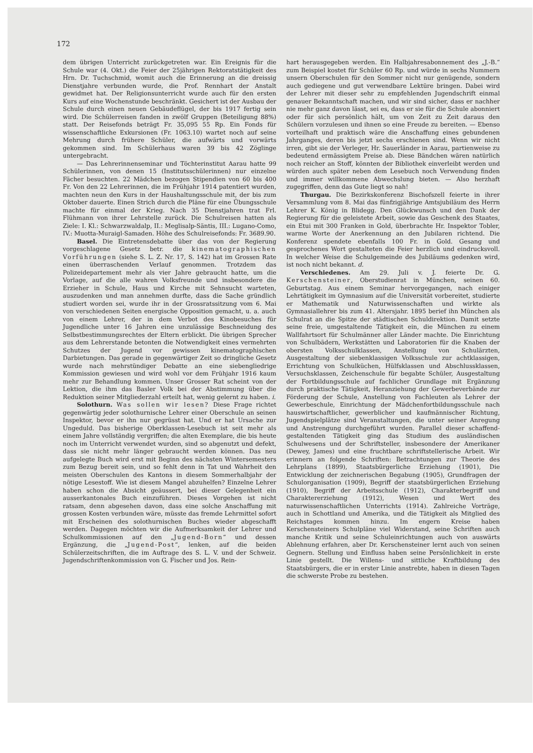172
dem übrigen Unterricht zurückgetreten war. Ein Ereignis für die Schule war (4. Okt.) die Feier der 25jährigen Rektoratstätigkeit des Hrn. Dr. Tuchschmid, womit auch die Erinnerung an die dreissig Dienstjahre verbunden wurde, die Prof. Rennhart der Anstalt gewidmet hat. Der Religionsunterricht wurde auch für den ersten Kurs auf eine Wochenstunde beschränkt. Gesichert ist der Ausbau der Schule durch einen neuen Gebäudeflügel, der bis 1917 fertig sein wird. Die Schülerreisen fanden in zwölf Gruppen (Beteiligung 88%) statt. Der Reisefonds beträgt Fr. 35,095 55 Rp. Ein Fonds für wissenschaftliche Exkursionen (Fr. 1063.10) wartet noch auf seine Mehrung durch frühere Schüler, die aufwärts und vorwärts gekommen sind. Im Schülerhaus waren 39 bis 42 Zöglinge untergebracht.
— Das Lehrerinnenseminar und Töchterinstitut Aarau hatte 99 Schülerinnen, von denen 15 (Institutsschülerinnen) nur einzelne Fächer besuchten. 22 Mädchen bezogen Stipendien von 60 bis 400 Fr. Von den 22 Lehrerinnen, die im Frühjahr 1914 patentiert wurden, machten neun den Kurs in der Haushaltungsschule mit, der bis zum Oktober dauerte. Einen Strich durch die Pläne für eine Übungsschule machte für einmal der Krieg. Nach 35 Dienstjahren trat Frl. Flühmann von ihrer Lehrstelle zurück. Die Schulreisen hatten als Ziele: I. Kl.: Schwarzwaldalp, II.: Meglisalp-Säntis, III.: Lugano-Como, IV.: Muotta-Muraigl-Samaden. Höhe des Schulreisefonds: Fr. 3689.90.
Basel. Die Eintretensdebatte über das von der Regierung vorgeschlagene Gesetz betr. die kinematographischen Vorführungen (siehe S. L. Z. Nr. 17, S. 142) hat im Grossen Rate einen überraschenden Verlauf genommen. Trotzdem das Polizeidepartement mehr als vier Jahre gebraucht hatte, um die Vorlage, auf die alle wahren Volksfreunde und insbesondere die Erzieher in Schule, Haus und Kirche mit Sehnsucht warteten, auszudenken und man annehmen durfte, dass die Sache gründlich studiert worden sei, wurde ihr in der Grossratssitzung vom 6. Mai von verschiedenen Seiten energische Opposition gemacht, u. a. auch von einem Lehrer, der in dem Verbot des Kinobesuches für Jugendliche unter 16 Jahren eine unzulässige Beschneidung des Selbstbestimmungsrechtes der Eltern erblickt. Die übrigen Sprecher aus dem Lehrerstande betonten die Notwendigkeit eines vermehrten Schutzes der Jugend vor gewissen kinematographischen Darbietungen. Das gerade in gegenwärtiger Zeit so dringliche Gesetz wurde nach mehrstündiger Debatte an eine siebengliedrige Kommission gewiesen und wird wohl vor dem Frühjahr 1916 kaum mehr zur Behandlung kommen. Unser Grosser Rat scheint von der Lektion, die ihm das Basler Volk bei der Abstimmung über die Reduktion seiner Mitgliederzahl erteilt hat, wenig gelernt zu haben. i.
Solothurn. Was sollen wir lesen? Diese Frage richtet gegenwärtig jeder solothurnische Lehrer einer Oberschule an seinen Inspektor, bevor er ihn nur gegrüsst hat. Und er hat Ursache zur Ungeduld. Das bisherige Oberklassen-Lesebuch ist seit mehr als einem Jahre vollständig vergriffen; die alten Exemplare, die bis heute noch im Unterricht verwendet wurden, sind so abgenutzt und defekt, dass sie nicht mehr länger gebraucht werden können. Das neu aufgelegte Buch wird erst mit Beginn des nächsten Wintersemesters zum Bezug bereit sein, und so fehlt denn in Tat und Wahrheit den meisten Oberschulen des Kantons in diesem Sommerhalbjahr der nötige Lesestoff. Wie ist diesem Mangel abzuhelfen? Einzelne Lehrer haben schon die Absicht geäussert, bei dieser Gelegenheit ein ausserkantonales Buch einzuführen. Dieses Vorgehen ist nicht ratsam, denn abgesehen davon, dass eine solche Anschaffung mit grossen Kosten verbunden wäre, müsste das fremde Lehrmittel sofort mit Erscheinen des solothurnischen Buches wieder abgeschafft werden. Dagegen möchten wir die Aufmerksamkeit der Lehrer und Schulkommissionen auf den „Jugend-Born“ und dessen Ergänzung, die „Jugend-Post“, lenken, auf die beiden Schülerzeitschriften, die im Auftrage des S. L. V. und der Schweiz. Jugendschriftenkommission von G. Fischer und Jos. Rein-
hart herausgegeben werden. Ein Halbjahresabonnement des „J.-B.“ zum Beispiel kostet für Schüler 60 Rp. und würde in sechs Nummern unsern Oberschulen für den Sommer nicht nur genügende, sondern auch gediegene und gut verwendbare Lektüre bringen. Dabei wird der Lehrer mit dieser sehr zu empfehlenden Jugendschrift einmal genauer Bekanntschaft machen, und wir sind sicher, dass er nachher nie mehr ganz davon lässt, sei es, dass er sie für die Schule abonniert oder für sich persönlich hält, um von Zeit zu Zeit daraus den Schülern vorzulesen und ihnen so eine Freude zu bereiten. — Ebenso vorteilhaft und praktisch wäre die Anschaffung eines gebundenen Jahrganges, deren bis jetzt sechs erschienen sind. Wenn wir nicht irren, gibt sie der Verleger, Hr. Sauerländer in Aarau, partienweise zu bedeutend ermässigtem Preise ab. Diese Bändchen wären natürlich noch reicher an Stoff, könnten der Bibliothek einverleibt werden und würden auch später neben dem Lesebuch noch Verwendung finden und immer willkommene Abwechslung bieten. — Also herzhaft zugegriffen, denn das Gute liegt so nah!
Thurgau. Die Bezirkskonferenz Bischofszell feierte in ihrer Versammlung vom 8. Mai das fünfzigjährige Amtsjubiläum des Herrn Lehrer K. König in Blidegg. Den Glückwunsch und den Dank der Regierung für die geleistete Arbeit, sowie das Geschenk des Staates, ein Etui mit 300 Franken in Gold, überbrachte Hr. Inspektor Tobler, warme Worte der Anerkennung an den Jubilaren richtend. Die Konferenz spendete ebenfalls 100 Fr. in Gold. Gesang und gesprochenes Wort gestalteten die Feier herzlich und eindrucksvoll. In welcher Weise die Schulgemeinde des Jubiläums gedenken wird, ist noch nicht bekannt. d.
Verschiedenes. Am 29. Juli v. J. feierte Dr. G. Kerschensteiner, Oberstudienrat in München, seinen 60. Geburtstag. Aus einem Seminar hervorgegangen, nach einiger Lehrtätigkeit im Gymnasium auf die Universität vorbereitet, studierte er Mathematik und Naturwissenschaften und wirkte als Gymnasiallehrer bis zum 41. Altersjahr. 1895 berief ihn München als Schulrat an die Spitze der städtischen Schuldirektion. Damit setzte seine freie, umgestaltende Tätigkeit ein, die München zu einem Wallfahrtsort für Schulmänner aller Länder machte. Die Einrichtung von Schulbädern, Werkstätten und Laboratorien für die Knaben der obersten Volksschulklassen, Anstellung von Schulärzten, Ausgestaltung der siebenklassigen Volksschule zur achtklassigen, Errichtung von Schulküchen, Hülfsklassen und Abschlussklassen, Versuchsklassen, Zeichenschule für begabte Schüler, Ausgestaltung der Fortbildungsschule auf fachlicher Grundlage mit Ergänzung durch praktische Tätigkeit, Heranziehung der Gewerbeverbände zur Förderung der Schule, Anstellung von Fachleuten als Lehrer der Gewerbeschule, Einrichtung der Mädchenfortbildungsschule nach hauswirtschaftlicher, gewerblicher und kaufmännischer Richtung, Jugendspielplätze sind Veranstaltungen, die unter seiner Anregung und Anstrengung durchgeführt wurden. Parallel dieser schaffend-gestaltenden Tätigkeit ging das Studium des ausländischen Schulwesens und der Schriftsteller, insbesondere der Amerikaner (Dewey, James) und eine fruchtbare schriftstellerische Arbeit. Wir erinnern an folgende Schriften: Betrachtungen zur Theorie des Lehrplans (1899), Staatsbürgerliche Erziehung (1901), Die Entwicklung der zeichnerischen Begabung (1905), Grundfragen der Schulorganisation (1909), Begriff der staatsbürgerlichen Erziehung (1910), Begriff der Arbeitsschule (1912), Charakterbegriff und Charaktererziehung (1912), Wesen und Wert des naturwissenschaftlichen Unterrichts (1914). Zahlreiche Vorträge, auch in Schottland und Amerika, und die Tätigkeit als Mitglied des Reichstages kommen hinzu. Im engern Kreise haben Kerschensteiners Schulpläne viel Widerstand, seine Schriften auch manche Kritik und seine Schuleinrichtungen auch von auswärts Ablehnung erfahren, aber Dr. Kerschensteiner lernt auch von seinen Gegnern. Stellung und Einfluss haben seine Persönlichkeit in erste Linie gestellt. Die Willens- und sittliche Kraftbildung des Staatsbürgers, die er in erster Linie anstrebte, haben in diesen Tagen die schwerste Probe zu bestehen.